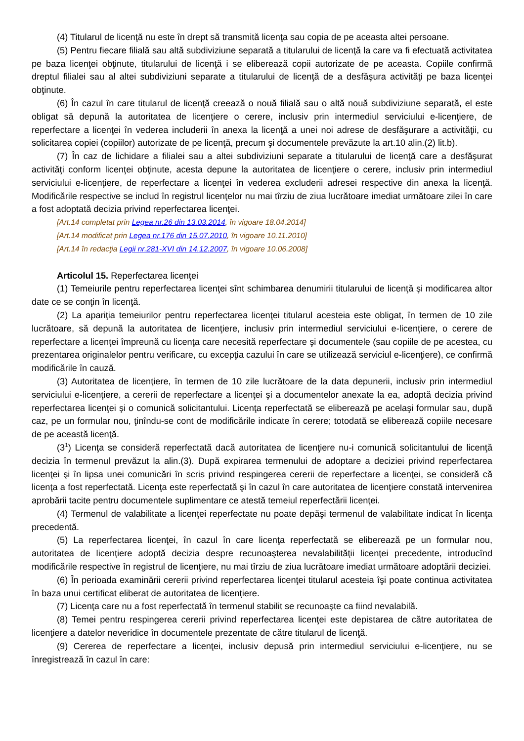(4) Titularul de licenţă nu este în drept să transmită licenţa sau copia de pe aceasta altei persoane.
(5) Pentru fiecare filială sau altă subdiviziune separată a titularului de licenţă la care va fi efectuată activitatea pe baza licenţei obţinute, titularului de licenţă i se eliberează copii autorizate de pe aceasta. Copiile confirmă dreptul filialei sau al altei subdiviziuni separate a titularului de licenţă de a desfăşura activităţi pe baza licenţei obţinute.
(6) În cazul în care titularul de licenţă creează o nouă filială sau o altă nouă subdiviziune separată, el este obligat să depună la autoritatea de licenţiere o cerere, inclusiv prin intermediul serviciului e-licenţiere, de reperfectare a licenţei în vederea includerii în anexa la licenţă a unei noi adrese de desfăşurare a activităţii, cu solicitarea copiei (copiilor) autorizate de pe licenţă, precum şi documentele prevăzute la art.10 alin.(2) lit.b).
(7) În caz de lichidare a filialei sau a altei subdiviziuni separate a titularului de licenţă care a desfăşurat activităţi conform licenţei obţinute, acesta depune la autoritatea de licenţiere o cerere, inclusiv prin intermediul serviciului e-licenţiere, de reperfectare a licenţei în vederea excluderii adresei respective din anexa la licenţă. Modificările respective se includ în registrul licenţelor nu mai tîrziu de ziua lucrătoare imediat următoare zilei în care a fost adoptată decizia privind reperfectarea licenţei.
[Art.14 completat prin Legea nr.26 din 13.03.2014, în vigoare 18.04.2014]
[Art.14 modificat prin Legea nr.176 din 15.07.2010, în vigoare 10.11.2010]
[Art.14 în redacţia Legii nr.281-XVI din 14.12.2007, în vigoare 10.06.2008]
Articolul 15. Reperfectarea licenţei
(1) Temeiurile pentru reperfectarea licenţei sînt schimbarea denumirii titularului de licenţă şi modificarea altor date ce se conţin în licenţă.
(2) La apariţia temeiurilor pentru reperfectarea licenţei titularul acesteia este obligat, în termen de 10 zile lucrătoare, să depună la autoritatea de licenţiere, inclusiv prin intermediul serviciului e-licenţiere, o cerere de reperfectare a licenţei împreună cu licenţa care necesită reperfectare şi documentele (sau copiile de pe acestea, cu prezentarea originalelor pentru verificare, cu excepţia cazului în care se utilizează serviciul e-licenţiere), ce confirmă modificările în cauză.
(3) Autoritatea de licenţiere, în termen de 10 zile lucrătoare de la data depunerii, inclusiv prin intermediul serviciului e-licenţiere, a cererii de reperfectare a licenţei şi a documentelor anexate la ea, adoptă decizia privind reperfectarea licenţei şi o comunică solicitantului. Licenţa reperfectată se eliberează pe acelaşi formular sau, după caz, pe un formular nou, ţinîndu-se cont de modificările indicate în cerere; totodată se eliberează copiile necesare de pe această licenţă.
(3<sup>1</sup>) Licenţa se consideră reperfectată dacă autoritatea de licenţiere nu-i comunică solicitantului de licenţă decizia în termenul prevăzut la alin.(3). După expirarea termenului de adoptare a deciziei privind reperfectarea licenţei şi în lipsa unei comunicări în scris privind respingerea cererii de reperfectare a licenţei, se consideră că licenţa a fost reperfectată. Licenţa este reperfectată şi în cazul în care autoritatea de licenţiere constată intervenirea aprobării tacite pentru documentele suplimentare ce atestă temeiul reperfectării licenţei.
(4) Termenul de valabilitate a licenţei reperfectate nu poate depăşi termenul de valabilitate indicat în licenţa precedentă.
(5) La reperfectarea licenţei, în cazul în care licenţa reperfectată se eliberează pe un formular nou, autoritatea de licenţiere adoptă decizia despre recunoaşterea nevalabilităţii licenţei precedente, introducînd modificările respective în registrul de licenţiere, nu mai tîrziu de ziua lucrătoare imediat următoare adoptării deciziei.
(6) În perioada examinării cererii privind reperfectarea licenţei titularul acesteia îşi poate continua activitatea în baza unui certificat eliberat de autoritatea de licenţiere.
(7) Licenţa care nu a fost reperfectată în termenul stabilit se recunoaşte ca fiind nevalabilă.
(8) Temei pentru respingerea cererii privind reperfectarea licenţei este depistarea de către autoritatea de licenţiere a datelor neveridice în documentele prezentate de către titularul de licenţă.
(9) Cererea de reperfectare a licenţei, inclusiv depusă prin intermediul serviciului e-licenţiere, nu se înregistrează în cazul în care: